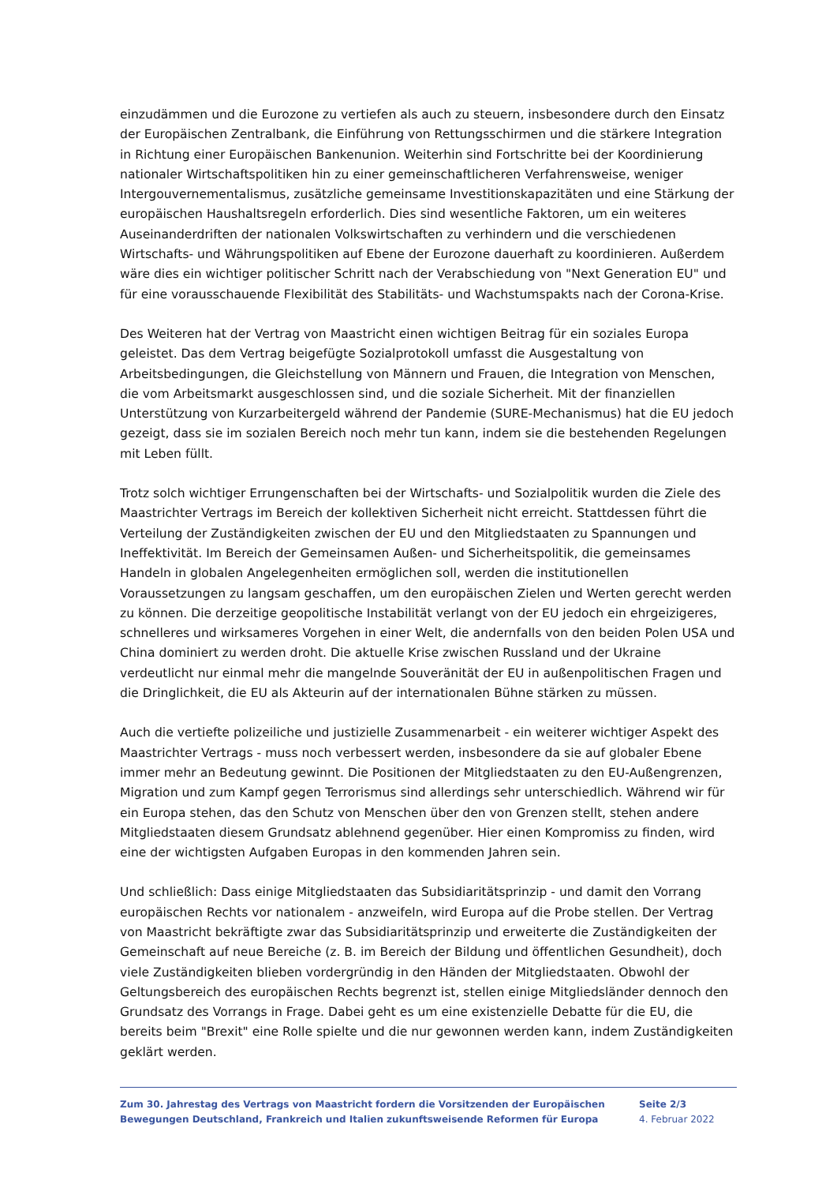einzudämmen und die Eurozone zu vertiefen als auch zu steuern, insbesondere durch den Einsatz der Europäischen Zentralbank, die Einführung von Rettungsschirmen und die stärkere Integration in Richtung einer Europäischen Bankenunion. Weiterhin sind Fortschritte bei der Koordinierung nationaler Wirtschaftspolitiken hin zu einer gemeinschaftlicheren Verfahrensweise, weniger Intergouvernementalismus, zusätzliche gemeinsame Investitionskapazitäten und eine Stärkung der europäischen Haushaltsregeln erforderlich. Dies sind wesentliche Faktoren, um ein weiteres Auseinanderdriften der nationalen Volkswirtschaften zu verhindern und die verschiedenen Wirtschafts- und Währungspolitiken auf Ebene der Eurozone dauerhaft zu koordinieren. Außerdem wäre dies ein wichtiger politischer Schritt nach der Verabschiedung von "Next Generation EU" und für eine vorausschauende Flexibilität des Stabilitäts- und Wachstumspakts nach der Corona-Krise.
Des Weiteren hat der Vertrag von Maastricht einen wichtigen Beitrag für ein soziales Europa geleistet. Das dem Vertrag beigefügte Sozialprotokoll umfasst die Ausgestaltung von Arbeitsbedingungen, die Gleichstellung von Männern und Frauen, die Integration von Menschen, die vom Arbeitsmarkt ausgeschlossen sind, und die soziale Sicherheit. Mit der finanziellen Unterstützung von Kurzarbeitergeld während der Pandemie (SURE-Mechanismus) hat die EU jedoch gezeigt, dass sie im sozialen Bereich noch mehr tun kann, indem sie die bestehenden Regelungen mit Leben füllt.
Trotz solch wichtiger Errungenschaften bei der Wirtschafts- und Sozialpolitik wurden die Ziele des Maastrichter Vertrags im Bereich der kollektiven Sicherheit nicht erreicht. Stattdessen führt die Verteilung der Zuständigkeiten zwischen der EU und den Mitgliedstaaten zu Spannungen und Ineffektivität. Im Bereich der Gemeinsamen Außen- und Sicherheitspolitik, die gemeinsames Handeln in globalen Angelegenheiten ermöglichen soll, werden die institutionellen Voraussetzungen zu langsam geschaffen, um den europäischen Zielen und Werten gerecht werden zu können. Die derzeitige geopolitische Instabilität verlangt von der EU jedoch ein ehrgeizigeres, schnelleres und wirksameres Vorgehen in einer Welt, die andernfalls von den beiden Polen USA und China dominiert zu werden droht. Die aktuelle Krise zwischen Russland und der Ukraine verdeutlicht nur einmal mehr die mangelnde Souveränität der EU in außenpolitischen Fragen und die Dringlichkeit, die EU als Akteurin auf der internationalen Bühne stärken zu müssen.
Auch die vertiefte polizeiliche und justizielle Zusammenarbeit - ein weiterer wichtiger Aspekt des Maastrichter Vertrags - muss noch verbessert werden, insbesondere da sie auf globaler Ebene immer mehr an Bedeutung gewinnt. Die Positionen der Mitgliedstaaten zu den EU-Außengrenzen, Migration und zum Kampf gegen Terrorismus sind allerdings sehr unterschiedlich. Während wir für ein Europa stehen, das den Schutz von Menschen über den von Grenzen stellt, stehen andere Mitgliedstaaten diesem Grundsatz ablehnend gegenüber. Hier einen Kompromiss zu finden, wird eine der wichtigsten Aufgaben Europas in den kommenden Jahren sein.
Und schließlich: Dass einige Mitgliedstaaten das Subsidiaritätsprinzip - und damit den Vorrang europäischen Rechts vor nationalem - anzweifeln, wird Europa auf die Probe stellen. Der Vertrag von Maastricht bekräftigte zwar das Subsidiaritätsprinzip und erweiterte die Zuständigkeiten der Gemeinschaft auf neue Bereiche (z. B. im Bereich der Bildung und öffentlichen Gesundheit), doch viele Zuständigkeiten blieben vordergründig in den Händen der Mitgliedstaaten. Obwohl der Geltungsbereich des europäischen Rechts begrenzt ist, stellen einige Mitgliedsländer dennoch den Grundsatz des Vorrangs in Frage. Dabei geht es um eine existenzielle Debatte für die EU, die bereits beim "Brexit" eine Rolle spielte und die nur gewonnen werden kann, indem Zuständigkeiten geklärt werden.
Zum 30. Jahrestag des Vertrags von Maastricht fordern die Vorsitzenden der Europäischen Bewegungen Deutschland, Frankreich und Italien zukunftsweisende Reformen für Europa
Seite 2/3
4. Februar 2022